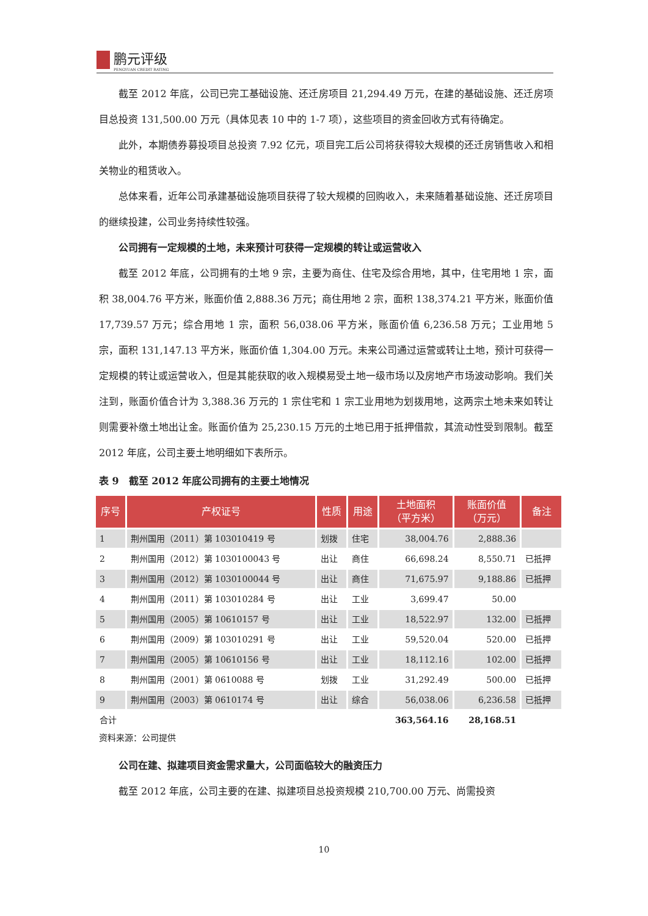鹏元评级
PENGYUAN CREDIT RATING
截至 2012 年底，公司已完工基础设施、还迁房项目 21,294.49 万元，在建的基础设施、还迁房项目总投资 131,500.00 万元（具体见表 10 中的 1-7 项），这些项目的资金回收方式有待确定。
此外，本期债券募投项目总投资 7.92 亿元，项目完工后公司将获得较大规模的还迁房销售收入和相关物业的租赁收入。
总体来看，近年公司承建基础设施项目获得了较大规模的回购收入，未来随着基础设施、还迁房项目的继续投建，公司业务持续性较强。
公司拥有一定规模的土地，未来预计可获得一定规模的转让或运营收入
截至 2012 年底，公司拥有的土地 9 宗，主要为商住、住宅及综合用地，其中，住宅用地 1 宗，面积 38,004.76 平方米，账面价值 2,888.36 万元；商住用地 2 宗，面积 138,374.21 平方米，账面价值 17,739.57 万元；综合用地 1 宗，面积 56,038.06 平方米，账面价值 6,236.58 万元；工业用地 5 宗，面积 131,147.13 平方米，账面价值 1,304.00 万元。未来公司通过运营或转让土地，预计可获得一定规模的转让或运营收入，但是其能获取的收入规模易受土地一级市场以及房地产市场波动影响。我们关注到，账面价值合计为 3,388.36 万元的 1 宗住宅和 1 宗工业用地为划拨用地，这两宗土地未来如转让则需要补缴土地出让金。账面价值为 25,230.15 万元的土地已用于抵押借款，其流动性受到限制。截至 2012 年底，公司主要土地明细如下表所示。
表 9　截至 2012 年底公司拥有的主要土地情况
| 序号 | 产权证号 | 性质 | 用途 | 土地面积 （平方米） | 账面价值 （万元） | 备注 |
| --- | --- | --- | --- | --- | --- | --- |
| 1 | 荆州国用（2011）第 103010419 号 | 划拨 | 住宅 | 38,004.76 | 2,888.36 | |
| 2 | 荆州国用（2012）第 1030100043 号 | 出让 | 商住 | 66,698.24 | 8,550.71 | 已抵押 |
| 3 | 荆州国用（2012）第 1030100044 号 | 出让 | 商住 | 71,675.97 | 9,188.86 | 已抵押 |
| 4 | 荆州国用（2011）第 103010284 号 | 出让 | 工业 | 3,699.47 | 50.00 | |
| 5 | 荆州国用（2005）第 10610157 号 | 出让 | 工业 | 18,522.97 | 132.00 | 已抵押 |
| 6 | 荆州国用（2009）第 103010291 号 | 出让 | 工业 | 59,520.04 | 520.00 | 已抵押 |
| 7 | 荆州国用（2005）第 10610156 号 | 出让 | 工业 | 18,112.16 | 102.00 | 已抵押 |
| 8 | 荆州国用（2001）第 0610088 号 | 划拨 | 工业 | 31,292.49 | 500.00 | 已抵押 |
| 9 | 荆州国用（2003）第 0610174 号 | 出让 | 综合 | 56,038.06 | 6,236.58 | 已抵押 |
| 合计 | | | | 363,564.16 | 28,168.51 | |
资料来源：公司提供
公司在建、拟建项目资金需求量大，公司面临较大的融资压力
截至 2012 年底，公司主要的在建、拟建项目总投资规模 210,700.00 万元、尚需投资
10